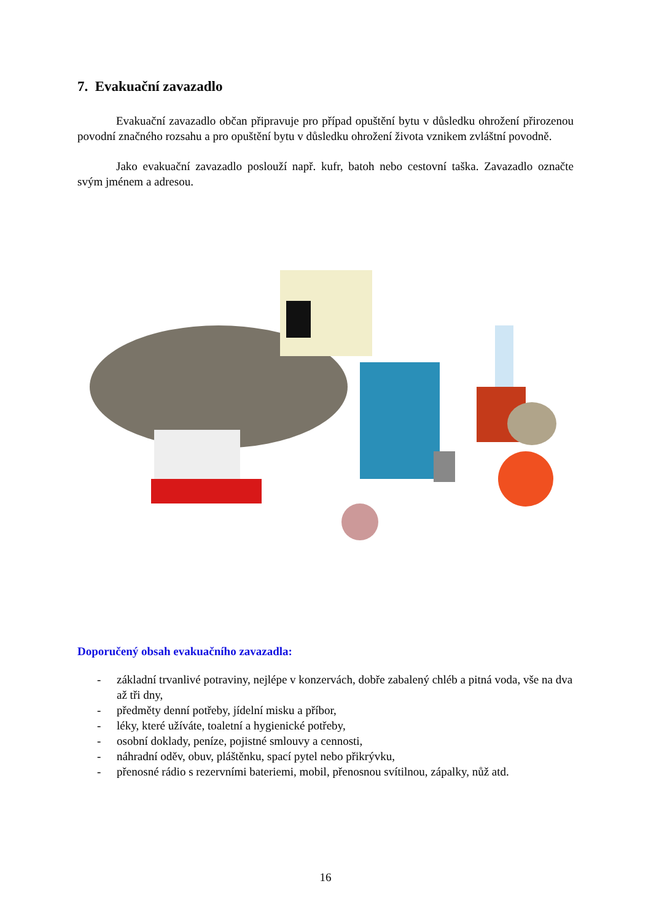7. Evakuační zavazadlo
Evakuační zavazadlo občan připravuje pro případ opuštění bytu v důsledku ohrožení přirozenou povodní značného rozsahu a pro opuštění bytu v důsledku ohrožení života vznikem zvláštní povodně.
Jako evakuační zavazadlo poslouží např. kufr, batoh nebo cestovní taška. Zavazadlo označte svým jménem a adresou.
Doporučený obsah evakuačního zavazadla:
- základní trvanlivé potraviny, nejlépe v konzervách, dobře zabalený chléb a pitná voda, vše na dva až tři dny,
- předměty denní potřeby, jídelní misku a příbor,
- léky, které užíváte, toaletní a hygienické potřeby,
- osobní doklady, peníze, pojistné smlouvy a cennosti,
- náhradní oděv, obuv, pláštěnku, spací pytel nebo přikrývku,
- přenosné rádio s rezervními bateriemi, mobil, přenosnou svítilnou, zápalky, nůž atd.
16